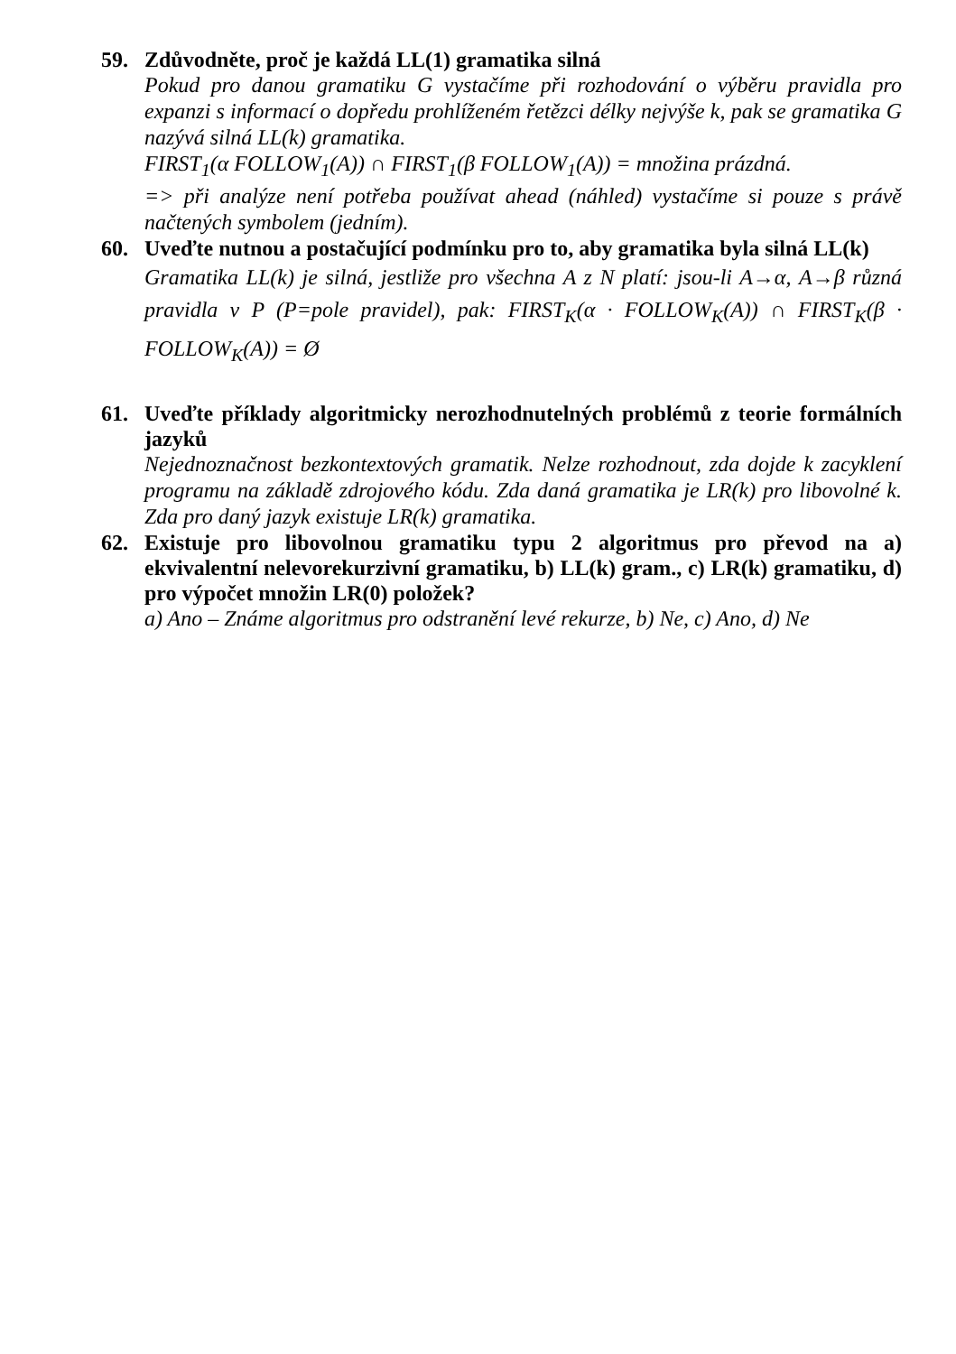59. Zdůvodněte, proč je každá LL(1) gramatika silná
Pokud pro danou gramatiku G vystačíme při rozhodování o výběru pravidla pro expanzi s informací o dopředu prohlíženém řetězci délky nejvýše k, pak se gramatika G nazývá silná LL(k) gramatika.
FIRST<sub>1</sub>(α FOLLOW<sub>1</sub>(A)) ∩ FIRST<sub>1</sub>(β FOLLOW<sub>1</sub>(A)) = množina prázdná.
=> při analýze není potřeba používat ahead (náhled) vystačíme si pouze s právě načtených symbolem (jedním).
60. Uveďte nutnou a postačující podmínku pro to, aby gramatika byla silná LL(k)
Gramatika LL(k) je silná, jestliže pro všechna A z N platí: jsou-li A→α, A→β různá pravidla v P (P=pole pravidel), pak: FIRST<sub>K</sub>(α · FOLLOW<sub>K</sub>(A)) ∩ FIRST<sub>K</sub>(β · FOLLOW<sub>K</sub>(A)) = Ø
61. Uveďte příklady algoritmicky nerozhodnutelných problémů z teorie formálních jazyků
Nejednoznačnost bezkontextových gramatik. Nelze rozhodnout, zda dojde k zacyklení programu na základě zdrojového kódu. Zda daná gramatika je LR(k) pro libovolné k. Zda pro daný jazyk existuje LR(k) gramatika.
62. Existuje pro libovolnou gramatiku typu 2 algoritmus pro převod na a) ekvivalentní nelevorekurzivní gramatiku, b) LL(k) gram., c) LR(k) gramatiku, d) pro výpočet množin LR(0) položek?
a) Ano – Známe algoritmus pro odstranění levé rekurze, b) Ne, c) Ano, d) Ne